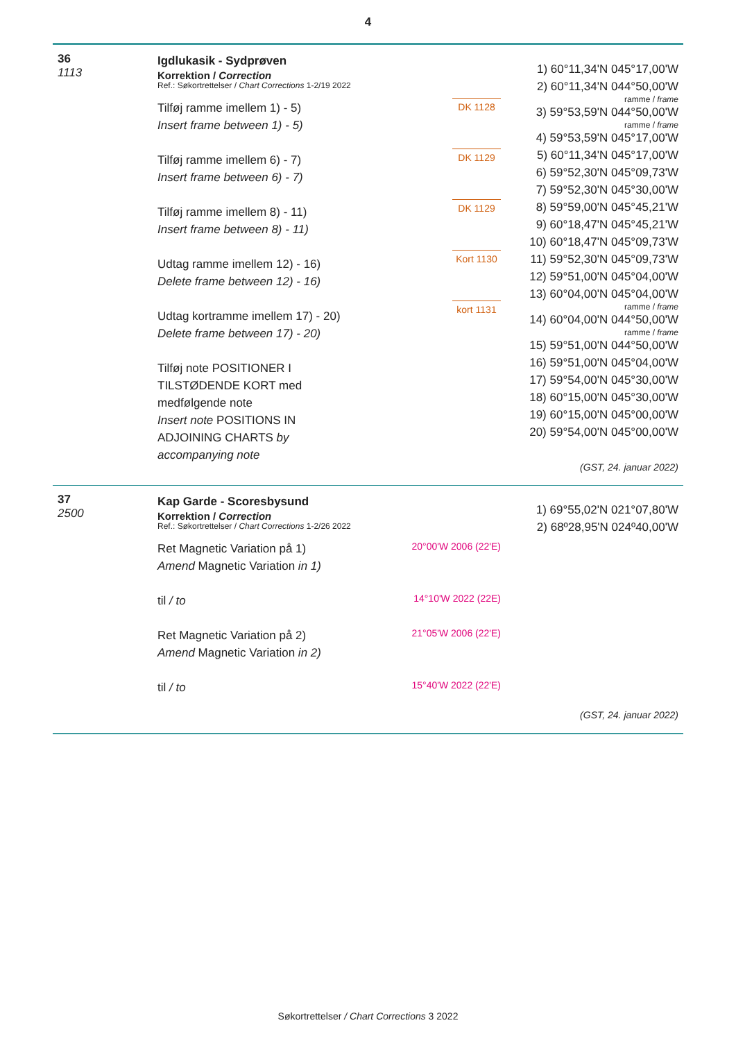4
36
1113
Igdlukasik - Sydprøven
Korrektion / Correction
Ref.: Søkortrettelser / Chart Corrections 1-2/19 2022
Tilføj ramme imellem 1) - 5)
Insert frame between 1) - 5)
Tilføj ramme imellem 6) - 7)
Insert frame between 6) - 7)
Tilføj ramme imellem 8) - 11)
Insert frame between 8) - 11)
Udtag ramme imellem 12) - 16)
Delete frame between 12) - 16)
Udtag kortramme imellem 17) - 20)
Delete frame between 17) - 20)
Tilføj note POSITIONER I
TILSTØDENDE KORT med
medfølgende note
Insert note POSITIONS IN
ADJOINING CHARTS by
accompanying note
DK 1128 DK 1129 DK 1129
Kort 1130
kort 1131
1) 60°11,34'N 045°17,00'W
2) 60°11,34'N 044°50,00'W
ramme / frame
3) 59°53,59'N 044°50,00'W
ramme / frame
4) 59°53,59'N 045°17,00'W
5) 60°11,34'N 045°17,00'W
6) 59°52,30'N 045°09,73'W
7) 59°52,30'N 045°30,00'W
8) 59°59,00'N 045°45,21'W
9) 60°18,47'N 045°45,21'W
10) 60°18,47'N 045°09,73'W
11) 59°52,30'N 045°09,73'W
12) 59°51,00'N 045°04,00'W
13) 60°04,00'N 045°04,00'W
ramme / frame
14) 60°04,00'N 044°50,00'W
ramme / frame
15) 59°51,00'N 044°50,00'W
16) 59°51,00'N 045°04,00'W
17) 59°54,00'N 045°30,00'W
18) 60°15,00'N 045°30,00'W
19) 60°15,00'N 045°00,00'W
20) 59°54,00'N 045°00,00'W
(GST, 24. januar 2022)
37
2500
Kap Garde - Scoresbysund
Korrektion / Correction
Ref.: Søkortrettelser / Chart Corrections 1-2/26 2022
Ret Magnetic Variation på 1)
Amend Magnetic Variation in 1)
til / to
Ret Magnetic Variation på 2)
Amend Magnetic Variation in 2)
til / to
20°00'W 2006 (22'E)
14°10'W 2022 (22E)
21°05'W 2006 (22'E)
15°40'W 2022 (22'E)
1) 69°55,02'N 021°07,80'W
2) 68º28,95'N 024º40,00'W
(GST, 24. januar 2022)
Søkortrettelser / Chart Corrections 3 2022